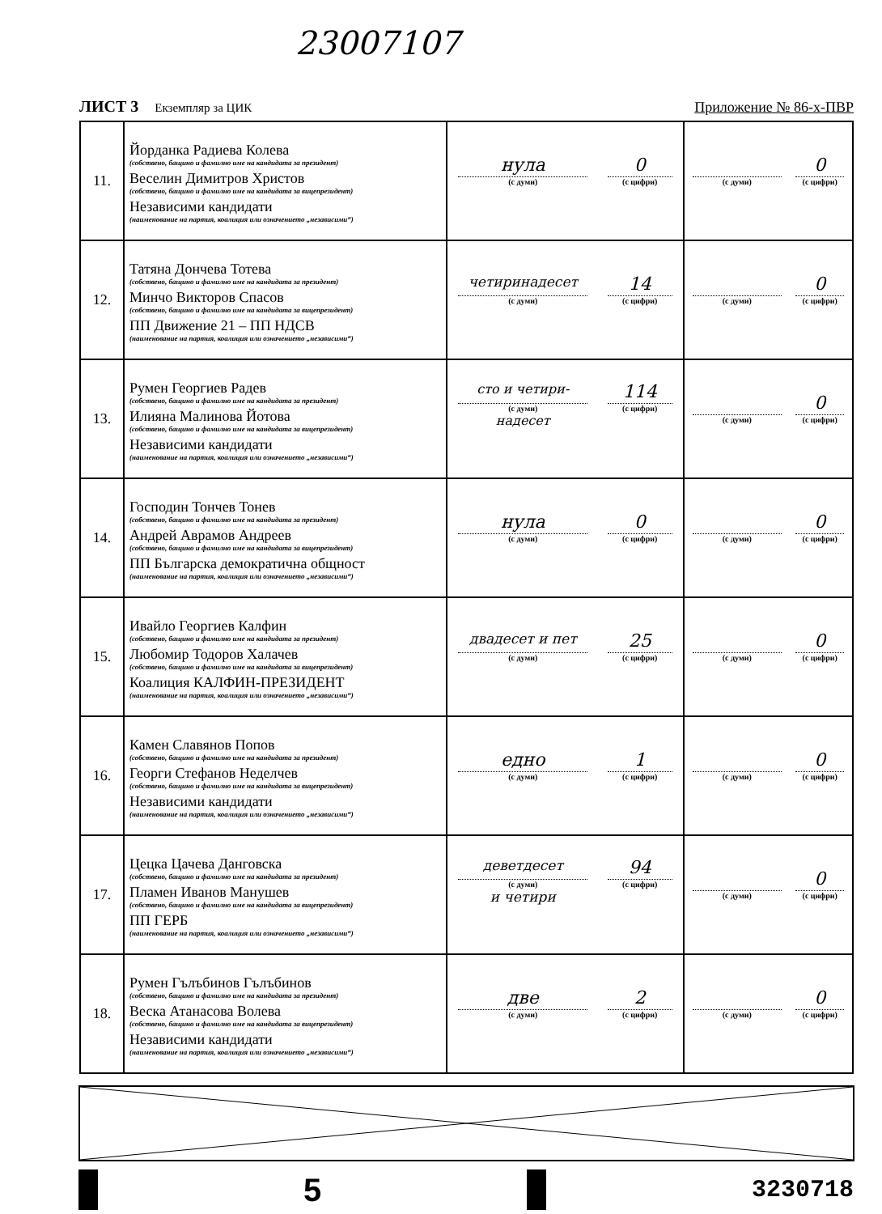23007107
ЛИСТ 3 Екземпляр за ЦИК
Приложение № 86-х-ПВР
| 11. | Йорданка Радиева Колева (собствено, бащино и фамилно име на кандидата за президент) Веселин Димитров Христов (собствено, бащино и фамилно име на кандидата за вицепрезидент) Независими кандидати (наименование на партия, коалиция или означението „независими“) | нула (с думи) 0 (с цифри) | (с думи) 0 (с цифри) |
| 12. | Татяна Дончева Тотева (собствено, бащино и фамилно име на кандидата за президент) Минчо Викторов Спасов (собствено, бащино и фамилно име на кандидата за вицепрезидент) ПП Движение 21 – ПП НДСВ (наименование на партия, коалиция или означението „независими“) | четиринадесет (с думи) 14 (с цифри) | (с думи) 0 (с цифри) |
| 13. | Румен Георгиев Радев (собствено, бащино и фамилно име на кандидата за президент) Илияна Малинова Йотова (собствено, бащино и фамилно име на кандидата за вицепрезидент) Независими кандидати (наименование на партия, коалиция или означението „независими“) | сто и четири- (с думи) надесет 114 (с цифри) | (с думи) 0 (с цифри) |
| 14. | Господин Тончев Тонев (собствено, бащино и фамилно име на кандидата за президент) Андрей Аврамов Андреев (собствено, бащино и фамилно име на кандидата за вицепрезидент) ПП Българска демократична общност (наименование на партия, коалиция или означението „независими“) | нула (с думи) 0 (с цифри) | (с думи) 0 (с цифри) |
| 15. | Ивайло Георгиев Калфин (собствено, бащино и фамилно име на кандидата за президент) Любомир Тодоров Халачев (собствено, бащино и фамилно име на кандидата за вицепрезидент) Коалиция КАЛФИН-ПРЕЗИДЕНТ (наименование на партия, коалиция или означението „независими“) | двадесет и пет (с думи) 25 (с цифри) | (с думи) 0 (с цифри) |
| 16. | Камен Славянов Попов (собствено, бащино и фамилно име на кандидата за президент) Георги Стефанов Неделчев (собствено, бащино и фамилно име на кандидата за вицепрезидент) Независими кандидати (наименование на партия, коалиция или означението „независими“) | едно (с думи) 1 (с цифри) | (с думи) 0 (с цифри) |
| 17. | Цецка Цачева Данговска (собствено, бащино и фамилно име на кандидата за президент) Пламен Иванов Манушев (собствено, бащино и фамилно име на кандидата за вицепрезидент) ПП ГЕРБ (наименование на партия, коалиция или означението „независими“) | деветдесет (с думи) и четири 94 (с цифри) | (с думи) 0 (с цифри) |
| 18. | Румен Гълъбинов Гълъбинов (собствено, бащино и фамилно име на кандидата за президент) Веска Атанасова Волева (собствено, бащино и фамилно име на кандидата за вицепрезидент) Независими кандидати (наименование на партия, коалиция или означението „независими“) | две (с думи) 2 (с цифри) | (с думи) 0 (с цифри) |
5
3230718